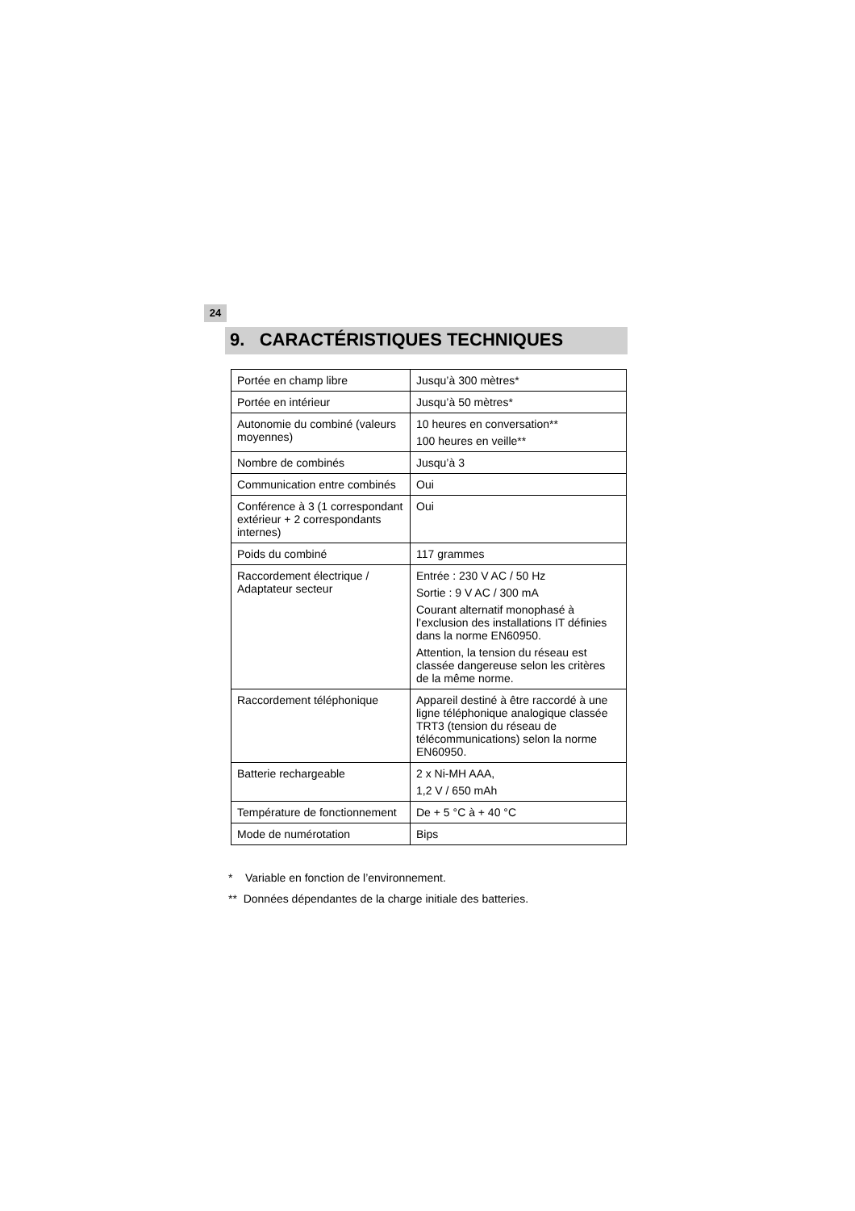24
9. CARACTÉRISTIQUES TECHNIQUES
| Portée en champ libre | Jusqu’à 300 mètres* |
| Portée en intérieur | Jusqu’à 50 mètres* |
| Autonomie du combiné (valeurs moyennes) | 10 heures en conversation** 100 heures en veille** |
| Nombre de combinés | Jusqu’à 3 |
| Communication entre combinés | Oui |
| Conférence à 3 (1 correspondant extérieur + 2 correspondants internes) | Oui |
| Poids du combiné | 117 grammes |
| Raccordement électrique / Adaptateur secteur | Entrée : 230 V AC / 50 Hz Sortie : 9 V AC / 300 mA Courant alternatif monophasé à l’exclusion des installations IT définies dans la norme EN60950. Attention, la tension du réseau est classée dangereuse selon les critères de la même norme. |
| Raccordement téléphonique | Appareil destiné à être raccordé à une ligne téléphonique analogique classée TRT3 (tension du réseau de télécommunications) selon la norme EN60950. |
| Batterie rechargeable | 2 x Ni-MH AAA, 1,2 V / 650 mAh |
| Température de fonctionnement | De + 5 °C à + 40 °C |
| Mode de numérotation | Bips |
* Variable en fonction de l’environnement.
** Données dépendantes de la charge initiale des batteries.